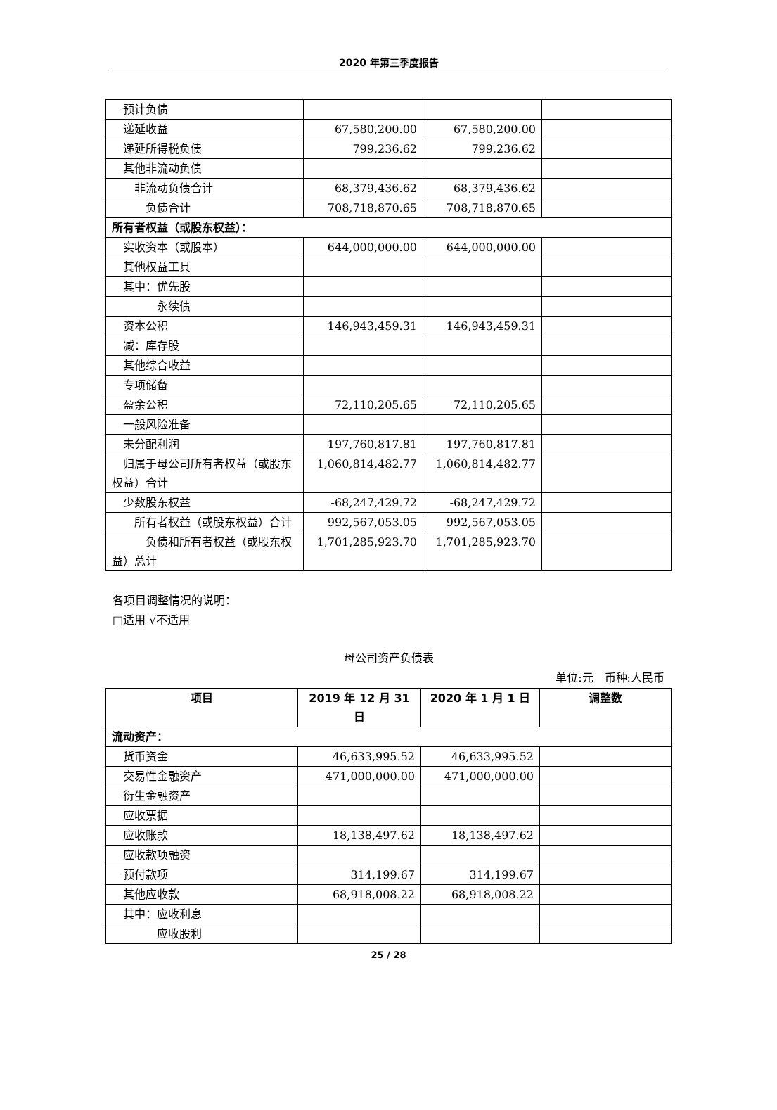2020 年第三季度报告
| 预计负债 | | | |
| 递延收益 | 67,580,200.00 | 67,580,200.00 | |
| 递延所得税负债 | 799,236.62 | 799,236.62 | |
| 其他非流动负债 | | | |
| 非流动负债合计 | 68,379,436.62 | 68,379,436.62 | |
| 负债合计 | 708,718,870.65 | 708,718,870.65 | |
| 所有者权益（或股东权益）： | | | |
| 实收资本（或股本） | 644,000,000.00 | 644,000,000.00 | |
| 其他权益工具 | | | |
| 其中：优先股 | | | |
| 永续债 | | | |
| 资本公积 | 146,943,459.31 | 146,943,459.31 | |
| 减：库存股 | | | |
| 其他综合收益 | | | |
| 专项储备 | | | |
| 盈余公积 | 72,110,205.65 | 72,110,205.65 | |
| 一般风险准备 | | | |
| 未分配利润 | 197,760,817.81 | 197,760,817.81 | |
| 归属于母公司所有者权益（或股东权益）合计 | 1,060,814,482.77 | 1,060,814,482.77 | |
| 少数股东权益 | -68,247,429.72 | -68,247,429.72 | |
| 所有者权益（或股东权益）合计 | 992,567,053.05 | 992,567,053.05 | |
| 负债和所有者权益（或股东权益）总计 | 1,701,285,923.70 | 1,701,285,923.70 | |
各项目调整情况的说明：
□适用 √不适用
母公司资产负债表
单位:元　币种:人民币
| 项目 | 2019 年 12 月 31 日 | 2020 年 1 月 1 日 | 调整数 |
| --- | --- | --- | --- |
| 流动资产： | | | |
| 货币资金 | 46,633,995.52 | 46,633,995.52 | |
| 交易性金融资产 | 471,000,000.00 | 471,000,000.00 | |
| 衍生金融资产 | | | |
| 应收票据 | | | |
| 应收账款 | 18,138,497.62 | 18,138,497.62 | |
| 应收款项融资 | | | |
| 预付款项 | 314,199.67 | 314,199.67 | |
| 其他应收款 | 68,918,008.22 | 68,918,008.22 | |
| 其中：应收利息 | | | |
| 应收股利 | | | |
25 / 28